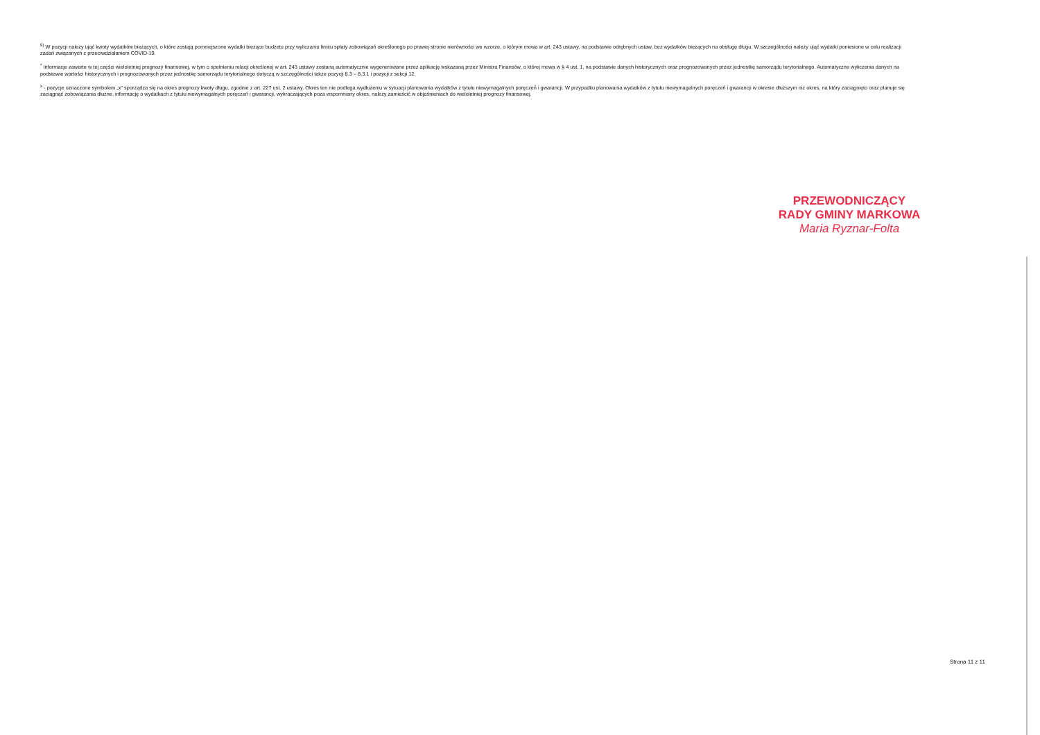<sup>9)</sup> W pozycji należy ująć kwoty wydatków bieżących, o które zostają pomniejszone wydatki bieżące budżetu przy wyliczaniu limitu spłaty zobowiązań określonego po prawej stronie nierówności we wzorze, o którym mowa w art. 243 ustawy, na podstawie odrębnych ustaw, bez wydatków bieżących na obsługę długu. W szczególności należy ująć wydatki poniesione w celu realizacji zadań związanych z przeciwdziałaniem COVID-19.
<sup>*</sup> Informacje zawarte w tej części wieloletniej prognozy finansowej, w tym o spełnieniu relacji określonej w art. 243 ustawy zostaną automatycznie wygenerowane przez aplikację wskazaną przez Ministra Finansów, o której mowa w § 4 ust. 1, na podstawie danych historycznych oraz prognozowanych przez jednostkę samorządu terytorialnego. Automatyczne wyliczenia danych na podstawie wartości historycznych i prognozowanych przez jednostkę samorządu terytorialnego dotyczą w szczególności także pozycji 8.3 – 8.3.1 i pozycji z sekcji 12.
<sup>x</sup> - pozycje oznaczone symbolem „x" sporządza się na okres prognozy kwoty długu, zgodnie z art. 227 ust. 2 ustawy. Okres ten nie podlega wydłużeniu w sytuacji planowania wydatków z tytułu niewymagalnych poręczeń i gwarancji. W przypadku planowania wydatków z tytułu niewymagalnych poręczeń i gwarancji w okresie dłuższym niż okres, na który zaciągnięto oraz planuje się zaciągnąć zobowiązania dłużne, informację o wydatkach z tytułu niewymagalnych poręczeń i gwarancji, wykraczających poza wspomniany okres, należy zamieścić w objaśnieniach do wieloletniej prognozy finansowej.
PRZEWODNICZĄCY
RADY GMINY MARKOWA
Maria Ryznar-Folta
Strona 11 z 11